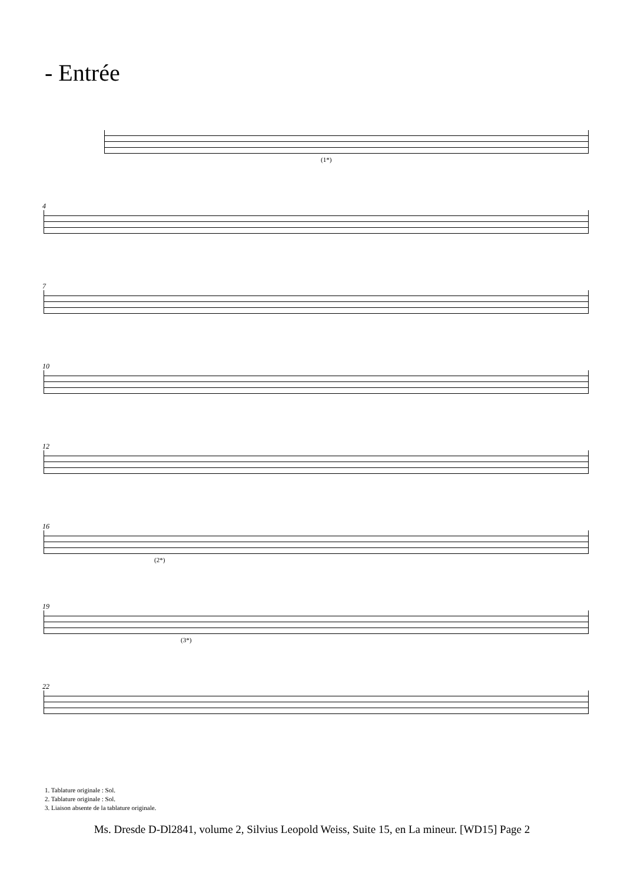- Entrée
(1*)
4
7
10
12
16
(2*)
19
(3*)
22
1. Tablature originale : Sol.
2. Tablature originale : Sol.
3. Liaison absente de la tablature originale.
Ms. Dresde D-Dl2841, volume 2, Silvius Leopold Weiss, Suite 15, en La mineur. [WD15] Page 2